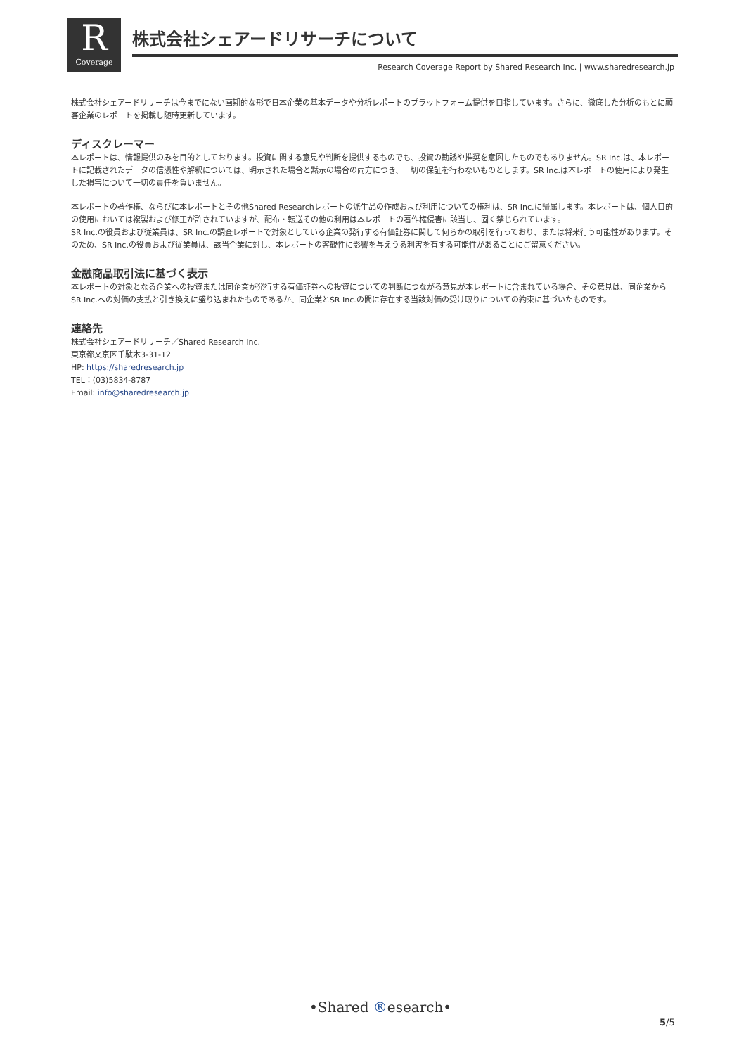R
Coverage
株式会社シェアードリサーチについて
Research Coverage Report by Shared Research Inc. | www.sharedresearch.jp
株式会社シェアードリサーチは今までにない画期的な形で日本企業の基本データや分析レポートのプラットフォーム提供を目指しています。さらに、徹底した分析のもとに顧客企業のレポートを掲載し随時更新しています。
ディスクレーマー
本レポートは、情報提供のみを目的としております。投資に関する意見や判断を提供するものでも、投資の勧誘や推奨を意図したものでもありません。SR Inc.は、本レポートに記載されたデータの信憑性や解釈については、明示された場合と黙示の場合の両方につき、一切の保証を行わないものとします。SR Inc.は本レポートの使用により発生した損害について一切の責任を負いません。
本レポートの著作権、ならびに本レポートとその他Shared Researchレポートの派生品の作成および利用についての権利は、SR Inc.に帰属します。本レポートは、個人目的の使用においては複製および修正が許されていますが、配布・転送その他の利用は本レポートの著作権侵害に該当し、固く禁じられています。
SR Inc.の役員および従業員は、SR Inc.の調査レポートで対象としている企業の発行する有価証券に関して何らかの取引を行っており、または将来行う可能性があります。そのため、SR Inc.の役員および従業員は、該当企業に対し、本レポートの客観性に影響を与えうる利害を有する可能性があることにご留意ください。
金融商品取引法に基づく表示
本レポートの対象となる企業への投資または同企業が発行する有価証券への投資についての判断につながる意見が本レポートに含まれている場合、その意見は、同企業からSR Inc.への対価の支払と引き換えに盛り込まれたものであるか、同企業とSR Inc.の間に存在する当該対価の受け取りについての約束に基づいたものです。
連絡先
株式会社シェアードリサーチ／Shared Research Inc.
東京都文京区千駄木3-31-12
HP: https://sharedresearch.jp
TEL：(03)5834-8787
Email: info@sharedresearch.jp
•Shared ®esearch•
5/5